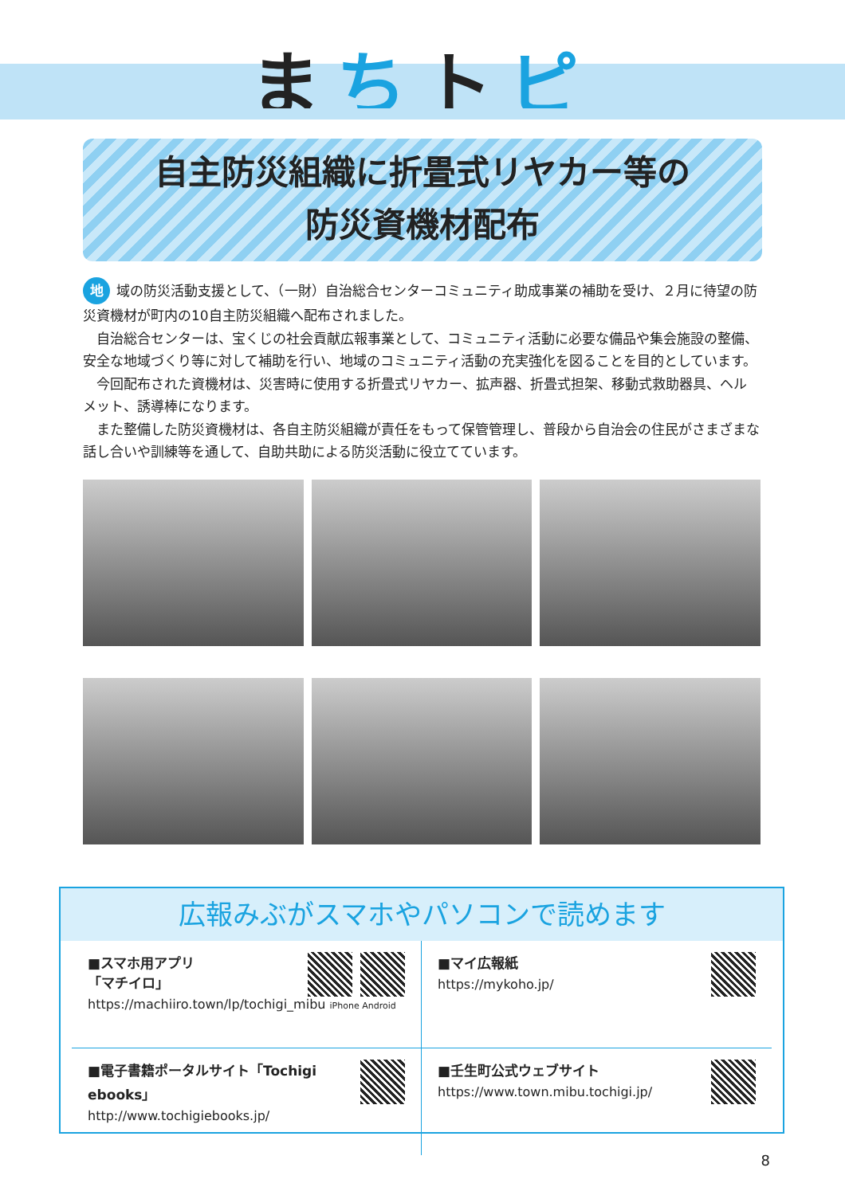まちトピ
自主防災組織に折畳式リヤカー等の
防災資機材配布
地 域の防災活動支援として、（一財）自治総合センターコミュニティ助成事業の補助を受け、２月に待望の防災資機材が町内の10自主防災組織へ配布されました。
　自治総合センターは、宝くじの社会貢献広報事業として、コミュニティ活動に必要な備品や集会施設の整備、安全な地域づくり等に対して補助を行い、地域のコミュニティ活動の充実強化を図ることを目的としています。
　今回配布された資機材は、災害時に使用する折畳式リヤカー、拡声器、折畳式担架、移動式救助器具、ヘルメット、誘導棒になります。
　また整備した防災資機材は、各自主防災組織が責任をもって保管管理し、普段から自治会の住民がさまざまな話し合いや訓練等を通して、自助共助による防災活動に役立てています。
広報みぶがスマホやパソコンで読めます
■スマホ用アプリ
「マチイロ」
https://machiiro.town/lp/tochigi_mibu iPhone Android
■マイ広報紙
https://mykoho.jp/
■電子書籍ポータルサイト「Tochigi ebooks」
http://www.tochigiebooks.jp/
■壬生町公式ウェブサイト
https://www.town.mibu.tochigi.jp/
8